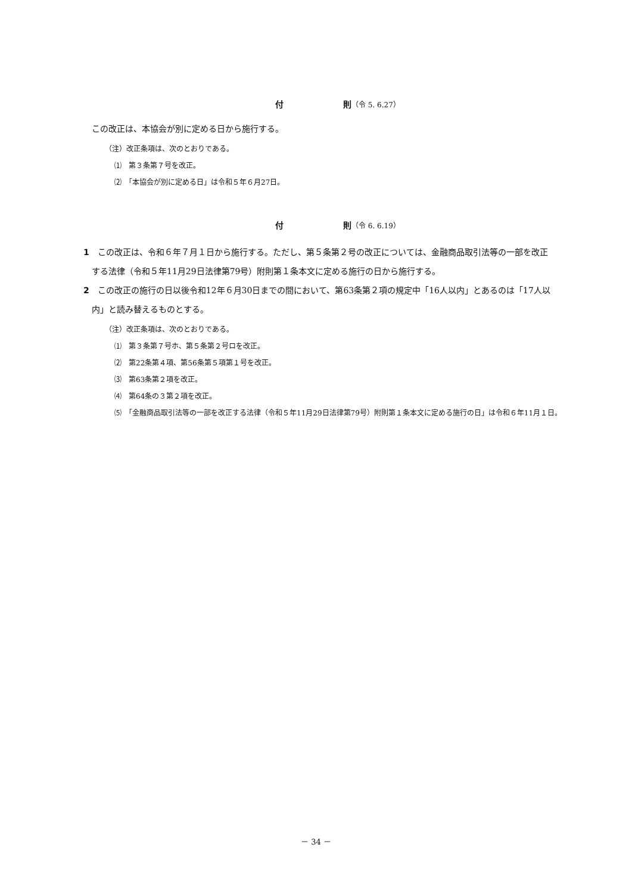付 則（令 5. 6.27）
この改正は、本協会が別に定める日から施行する。
（注）改正条項は、次のとおりである。
⑴　第３条第７号を改正。
⑵　「本協会が別に定める日」は令和５年６月27日。
付 則（令 6. 6.19）
1　この改正は、令和６年７月１日から施行する。ただし、第５条第２号の改正については、金融商品取引法等の一部を改正する法律（令和５年11月29日法律第79号）附則第１条本文に定める施行の日から施行する。
2　この改正の施行の日以後令和12年６月30日までの間において、第63条第２項の規定中「16人以内」とあるのは「17人以内」と読み替えるものとする。
（注）改正条項は、次のとおりである。
⑴　第３条第７号ホ、第５条第２号ロを改正。
⑵　第22条第４項、第56条第５項第１号を改正。
⑶　第63条第２項を改正。
⑷　第64条の３第２項を改正。
⑸　「金融商品取引法等の一部を改正する法律（令和５年11月29日法律第79号）附則第１条本文に定める施行の日」は令和６年11月１日。
－ 34 －